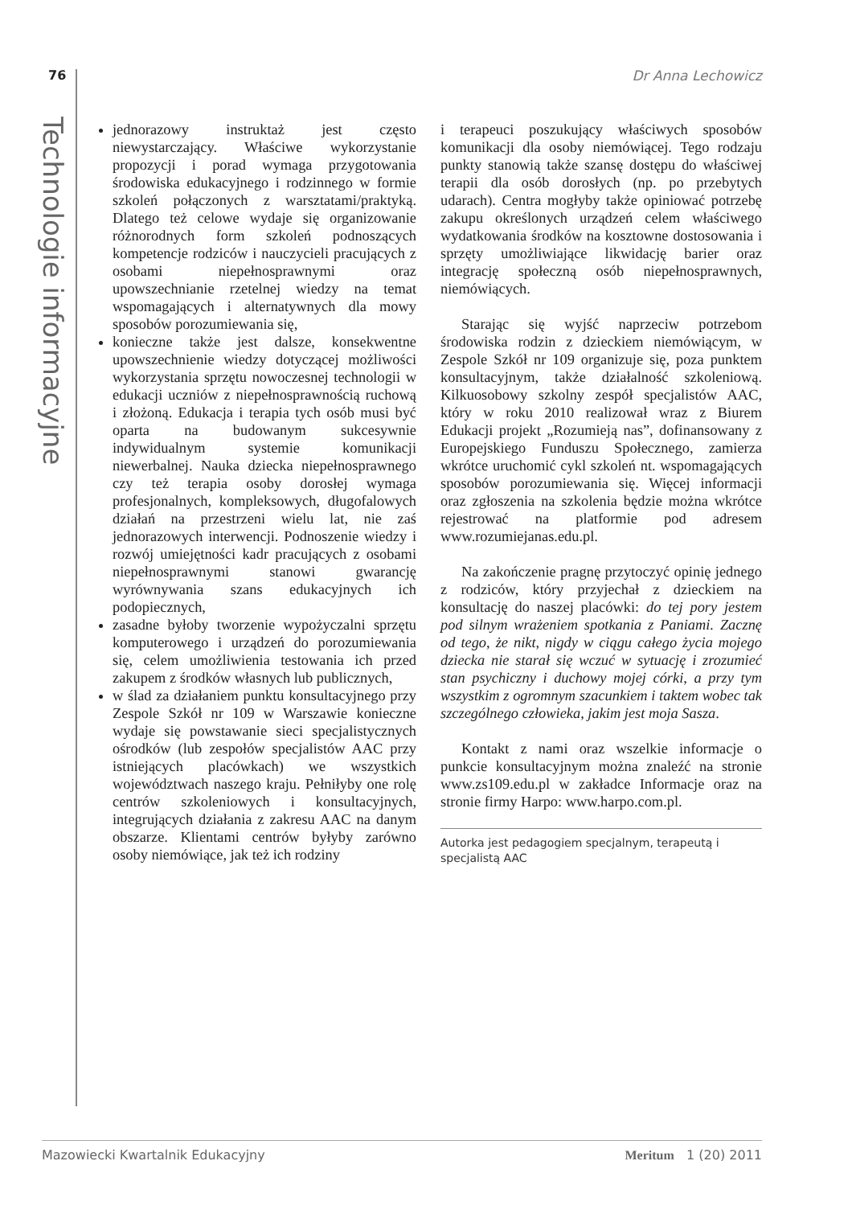76 Dr Anna Lechowicz
Technologie informacyjne
jednorazowy instruktaż jest często niewystarczający. Właściwe wykorzystanie propozycji i porad wymaga przygotowania środowiska edukacyjnego i rodzinnego w formie szkoleń połączonych z warsztatami/praktyką. Dlatego też celowe wydaje się organizowanie różnorodnych form szkoleń podnoszących kompetencje rodziców i nauczycieli pracujących z osobami niepełnosprawnymi oraz upowszechnianie rzetelnej wiedzy na temat wspomagających i alternatywnych dla mowy sposobów porozumiewania się,
konieczne także jest dalsze, konsekwentne upowszechnienie wiedzy dotyczącej możliwości wykorzystania sprzętu nowoczesnej technologii w edukacji uczniów z niepełnosprawnością ruchową i złożoną. Edukacja i terapia tych osób musi być oparta na budowanym sukcesywnie indywidualnym systemie komunikacji niewerbalnej. Nauka dziecka niepełnosprawnego czy też terapia osoby dorosłej wymaga profesjonalnych, kompleksowych, długofalowych działań na przestrzeni wielu lat, nie zaś jednorazowych interwencji. Podnoszenie wiedzy i rozwój umiejętności kadr pracujących z osobami niepełnosprawnymi stanowi gwarancję wyrównywania szans edukacyjnych ich podopiecznych,
zasadne byłoby tworzenie wypożyczalni sprzętu komputerowego i urządzeń do porozumiewania się, celem umożliwienia testowania ich przed zakupem z środków własnych lub publicznych,
w ślad za działaniem punktu konsultacyjnego przy Zespole Szkół nr 109 w Warszawie konieczne wydaje się powstawanie sieci specjalistycznych ośrodków (lub zespołów specjalistów AAC przy istniejących placówkach) we wszystkich województwach naszego kraju. Pełniłyby one rolę centrów szkoleniowych i konsultacyjnych, integrujących działania z zakresu AAC na danym obszarze. Klientami centrów byłyby zarówno osoby niemówiące, jak też ich rodziny
i terapeuci poszukujący właściwych sposobów komunikacji dla osoby niemówiącej. Tego rodzaju punkty stanowią także szansę dostępu do właściwej terapii dla osób dorosłych (np. po przebytych udarach). Centra mogłyby także opiniować potrzebę zakupu określonych urządzeń celem właściwego wydatkowania środków na kosztowne dostosowania i sprzęty umożliwiające likwidację barier oraz integrację społeczną osób niepełnosprawnych, niemówiących.
Starając się wyjść naprzeciw potrzebom środowiska rodzin z dzieckiem niemówiącym, w Zespole Szkół nr 109 organizuje się, poza punktem konsultacyjnym, także działalność szkoleniową. Kilkuosobowy szkolny zespół specjalistów AAC, który w roku 2010 realizował wraz z Biurem Edukacji projekt „Rozumieją nas”, dofinansowany z Europejskiego Funduszu Społecznego, zamierza wkrótce uruchomić cykl szkoleń nt. wspomagających sposobów porozumiewania się. Więcej informacji oraz zgłoszenia na szkolenia będzie można wkrótce rejestrować na platformie pod adresem www.rozumiejanas.edu.pl.
Na zakończenie pragnę przytoczyć opinię jednego z rodziców, który przyjechał z dzieckiem na konsultację do naszej placówki: do tej pory jestem pod silnym wrażeniem spotkania z Paniami. Zacznę od tego, że nikt, nigdy w ciągu całego życia mojego dziecka nie starał się wczuć w sytuację i zrozumieć stan psychiczny i duchowy mojej córki, a przy tym wszystkim z ogromnym szacunkiem i taktem wobec tak szczególnego człowieka, jakim jest moja Sasza.
Kontakt z nami oraz wszelkie informacje o punkcie konsultacyjnym można znaleźć na stronie www.zs109.edu.pl w zakładce Informacje oraz na stronie firmy Harpo: www.harpo.com.pl.
Autorka jest pedagogiem specjalnym, terapeutą i specjalistą AAC
Mazowiecki Kwartalnik Edukacyjny Meritum 1 (20) 2011